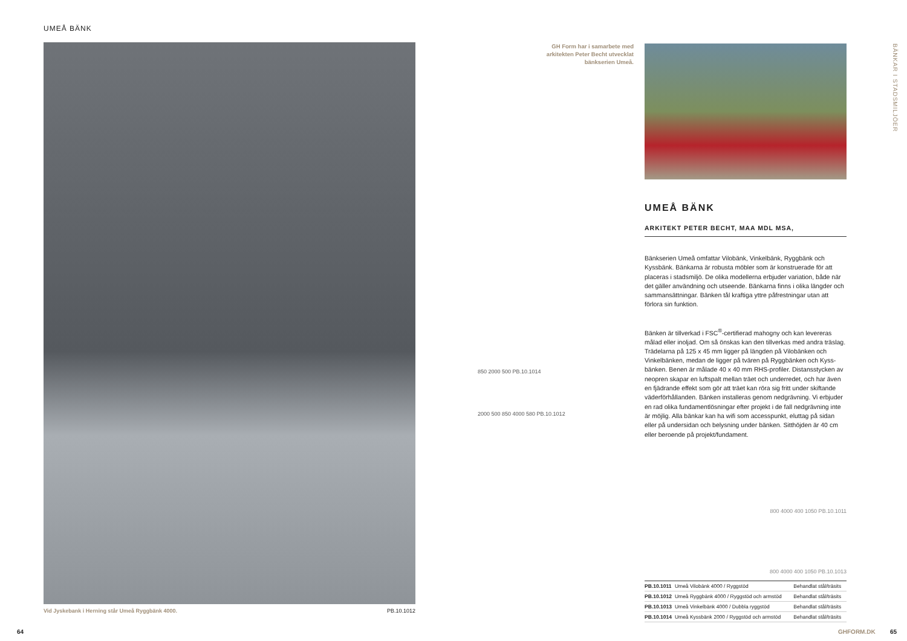UMEÅ BÄNK
Vid Jyskebank i Herning står Umeå Ryggbänk 4000. PB.10.1012
GH Form har i samarbete med arkitekten Peter Becht utvecklat bänkserien Umeå.
850 2000 500 PB.10.1014
2000 500 850 4000 580 PB.10.1012
UMEÅ BÄNK
ARKITEKT PETER BECHT, MAA MDL MSA,
Bänkserien Umeå omfattar Vilobänk, Vinkelbänk, Ryggbänk och Kyssbänk. Bänkarna är robusta möbler som är konstruerade för att placeras i stadsmiljö. De olika modellerna erbjuder variation, både när det gäller användning och utseende. Bänkarna finns i olika längder och sammansättningar. Bänken tål kraftiga yttre påfrestningar utan att förlora sin funktion.
Bänken är tillverkad i FSC<sup>®</sup>-certifierad mahogny och kan levereras målad eller inoljad. Om så önskas kan den tillverkas med andra träslag. Trädelarna på 125 x 45 mm ligger på längden på Vilobänken och Vinkelbänken, medan de ligger på tvären på Ryggbänken och Kyss-bänken. Benen är målade 40 x 40 mm RHS-profiler. Distansstycken av neopren skapar en luftspalt mellan träet och underredet, och har även en fjädrande effekt som gör att träet kan röra sig fritt under skiftande väderförhållanden. Bänken installeras genom nedgrävning. Vi erbjuder en rad olika fundamentlösningar efter projekt i de fall nedgrävning inte är möjlig. Alla bänkar kan ha wifi som accesspunkt, eluttag på sidan eller på undersidan och belysning under bänken. Sitthöjden är 40 cm eller beroende på projekt/fundament.
800 4000 400 1050 PB.10.1011
800 4000 400 1050 PB.10.1013
| PB.10.1011 | Umeå Vilobänk 4000 / Ryggstöd | Behandlat stål/träsits |
| PB.10.1012 | Umeå Ryggbänk 4000 / Ryggstöd och armstöd | Behandlat stål/träsits |
| PB.10.1013 | Umeå Vinkelbänk 4000 / Dubbla ryggstöd | Behandlat stål/träsits |
| PB.10.1014 | Umeå Kyssbänk 2000 / Ryggstöd och armstöd | Behandlat stål/träsits |
BÄNKAR I STADSMILJÖER
64 GHFORM.DK 65